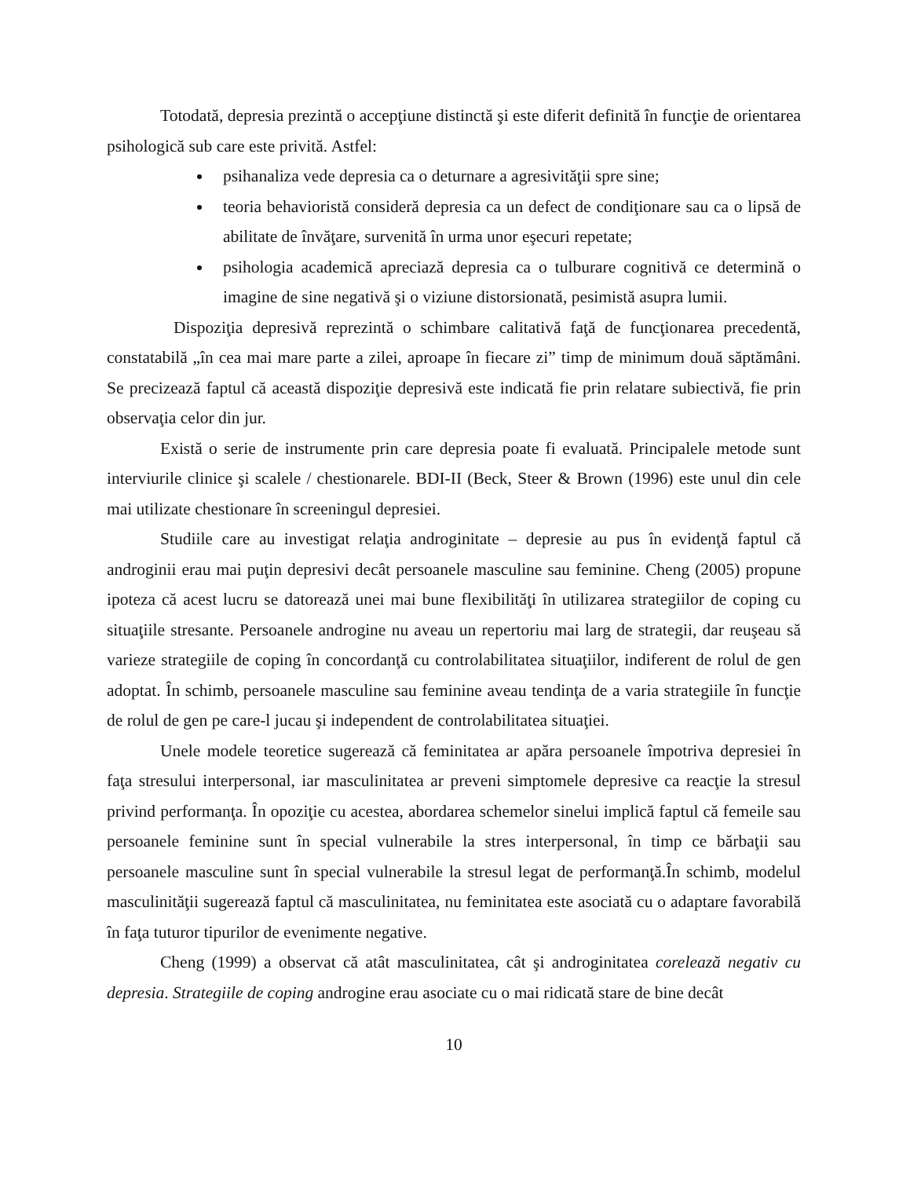Totodată, depresia prezintă o accepţiune distinctă şi este diferit definită în funcţie de orientarea psihologică sub care este privită. Astfel:
psihanaliza vede depresia ca o deturnare a agresivităţii spre sine;
teoria behavioristă consideră depresia ca un defect de condiţionare sau ca o lipsă de abilitate de învăţare, survenită în urma unor eşecuri repetate;
psihologia academică apreciază depresia ca o tulburare cognitivă ce determină o imagine de sine negativă şi o viziune distorsionată, pesimistă asupra lumii.
Dispoziţia depresivă reprezintă o schimbare calitativă faţă de funcţionarea precedentă, constatabilă „în cea mai mare parte a zilei, aproape în fiecare zi” timp de minimum două săptămâni. Se precizează faptul că această dispoziţie depresivă este indicată fie prin relatare subiectivă, fie prin observaţia celor din jur.
Există o serie de instrumente prin care depresia poate fi evaluată. Principalele metode sunt interviurile clinice şi scalele / chestionarele. BDI-II (Beck, Steer & Brown (1996) este unul din cele mai utilizate chestionare în screeningul depresiei.
Studiile care au investigat relaţia androginitate – depresie au pus în evidenţă faptul că androginii erau mai puţin depresivi decât persoanele masculine sau feminine. Cheng (2005) propune ipoteza că acest lucru se datorează unei mai bune flexibilităţi în utilizarea strategiilor de coping cu situaţiile stresante. Persoanele androgine nu aveau un repertoriu mai larg de strategii, dar reuşeau să varieze strategiile de coping în concordanţă cu controlabilitatea situaţiilor, indiferent de rolul de gen adoptat. În schimb, persoanele masculine sau feminine aveau tendinţa de a varia strategiile în funcţie de rolul de gen pe care-l jucau şi independent de controlabilitatea situaţiei.
Unele modele teoretice sugerează că feminitatea ar apăra persoanele împotriva depresiei în faţa stresului interpersonal, iar masculinitatea ar preveni simptomele depresive ca reacţie la stresul privind performanţa. În opoziţie cu acestea, abordarea schemelor sinelui implică faptul că femeile sau persoanele feminine sunt în special vulnerabile la stres interpersonal, în timp ce bărbaţii sau persoanele masculine sunt în special vulnerabile la stresul legat de performanţă.În schimb, modelul masculinităţii sugerează faptul că masculinitatea, nu feminitatea este asociată cu o adaptare favorabilă în faţa tuturor tipurilor de evenimente negative.
Cheng (1999) a observat că atât masculinitatea, cât şi androginitatea corelează negativ cu depresia. Strategiile de coping androgine erau asociate cu o mai ridicată stare de bine decât
10